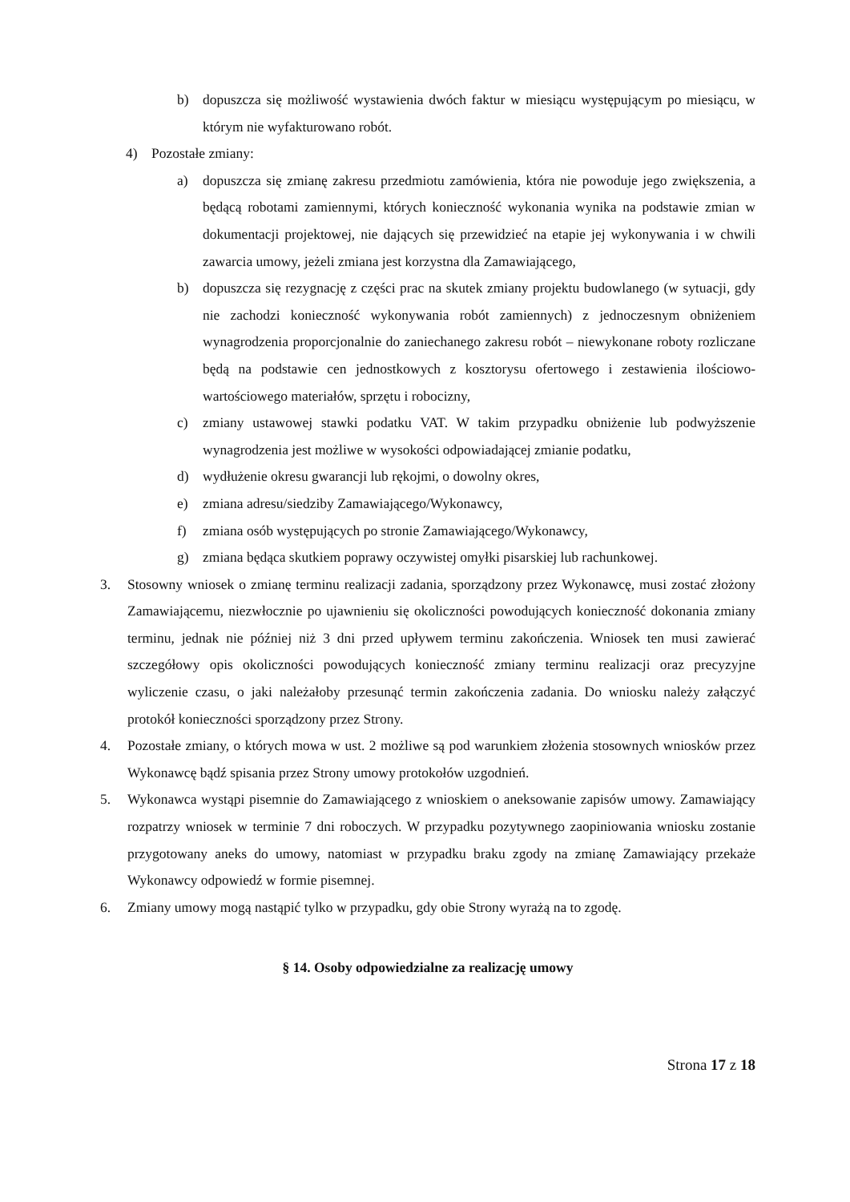b) dopuszcza się możliwość wystawienia dwóch faktur w miesiącu występującym po miesiącu, w którym nie wyfakturowano robót.
4) Pozostałe zmiany:
a) dopuszcza się zmianę zakresu przedmiotu zamówienia, która nie powoduje jego zwiększenia, a będącą robotami zamiennymi, których konieczność wykonania wynika na podstawie zmian w dokumentacji projektowej, nie dających się przewidzieć na etapie jej wykonywania i w chwili zawarcia umowy, jeżeli zmiana jest korzystna dla Zamawiającego,
b) dopuszcza się rezygnację z części prac na skutek zmiany projektu budowlanego (w sytuacji, gdy nie zachodzi konieczność wykonywania robót zamiennych) z jednoczesnym obniżeniem wynagrodzenia proporcjonalnie do zaniechanego zakresu robót – niewykonane roboty rozliczane będą na podstawie cen jednostkowych z kosztorysu ofertowego i zestawienia ilościowo-wartościowego materiałów, sprzętu i robocizny,
c) zmiany ustawowej stawki podatku VAT. W takim przypadku obniżenie lub podwyższenie wynagrodzenia jest możliwe w wysokości odpowiadającej zmianie podatku,
d) wydłużenie okresu gwarancji lub rękojmi, o dowolny okres,
e) zmiana adresu/siedziby Zamawiającego/Wykonawcy,
f) zmiana osób występujących po stronie Zamawiającego/Wykonawcy,
g) zmiana będąca skutkiem poprawy oczywistej omyłki pisarskiej lub rachunkowej.
3. Stosowny wniosek o zmianę terminu realizacji zadania, sporządzony przez Wykonawcę, musi zostać złożony Zamawiającemu, niezwłocznie po ujawnieniu się okoliczności powodujących konieczność dokonania zmiany terminu, jednak nie później niż 3 dni przed upływem terminu zakończenia. Wniosek ten musi zawierać szczegółowy opis okoliczności powodujących konieczność zmiany terminu realizacji oraz precyzyjne wyliczenie czasu, o jaki należałoby przesunąć termin zakończenia zadania. Do wniosku należy załączyć protokół konieczności sporządzony przez Strony.
4. Pozostałe zmiany, o których mowa w ust. 2 możliwe są pod warunkiem złożenia stosownych wniosków przez Wykonawcę bądź spisania przez Strony umowy protokołów uzgodnień.
5. Wykonawca wystąpi pisemnie do Zamawiającego z wnioskiem o aneksowanie zapisów umowy. Zamawiający rozpatrzy wniosek w terminie 7 dni roboczych. W przypadku pozytywnego zaopiniowania wniosku zostanie przygotowany aneks do umowy, natomiast w przypadku braku zgody na zmianę Zamawiający przekaże Wykonawcy odpowiedź w formie pisemnej.
6. Zmiany umowy mogą nastąpić tylko w przypadku, gdy obie Strony wyrażą na to zgodę.
§ 14. Osoby odpowiedzialne za realizację umowy
Strona 17 z 18